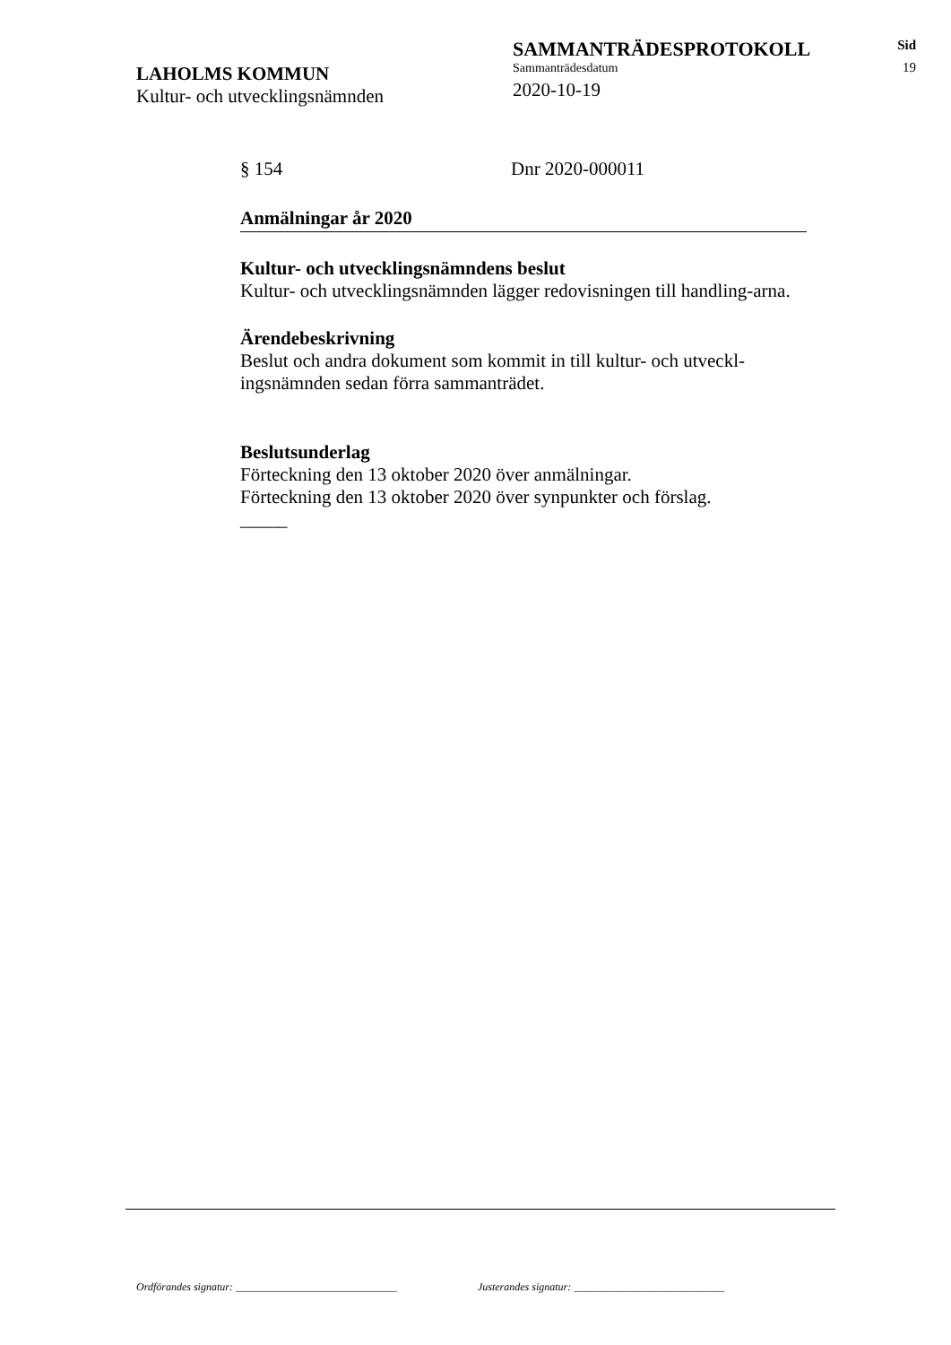LAHOLMS KOMMUN
Kultur- och utvecklingsnämnden
SAMMANTRÄDESPROTOKOLL
Sammanträdesdatum
2020-10-19
Sid
19
§ 154 Dnr 2020-000011
Anmälningar år 2020
Kultur- och utvecklingsnämndens beslut
Kultur- och utvecklingsnämnden lägger redovisningen till handling-arna.
Ärendebeskrivning
Beslut och andra dokument som kommit in till kultur- och utveckl-ingsnämnden sedan förra sammanträdet.
Beslutsunderlag
Förteckning den 13 oktober 2020 över anmälningar.
Förteckning den 13 oktober 2020 över synpunkter och förslag.
_____
Ordförandes signatur: ______________________________ Justerandes signatur: ____________________________